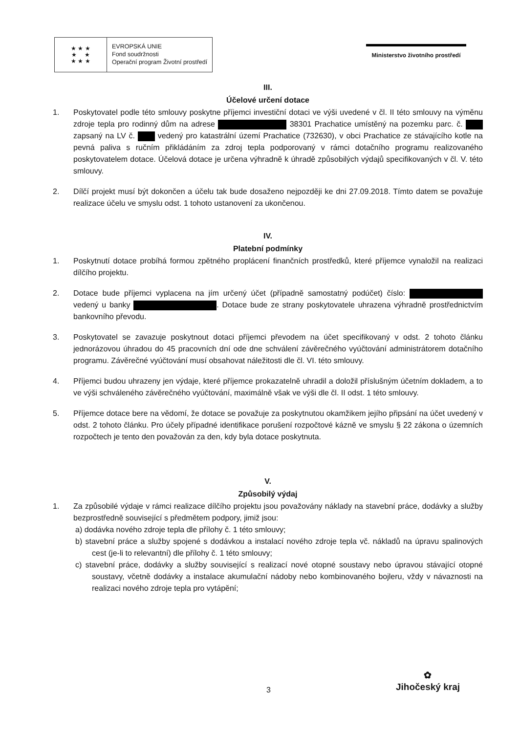★ ★ ★
★ ★
★ ★ ★
EVROPSKÁ UNIE
Fond soudržnosti
Operační program Životní prostředí
Ministerstvo životního prostředí
III.
Účelové určení dotace
1. Poskytovatel podle této smlouvy poskytne příjemci investiční dotaci ve výši uvedené v čl. II této smlouvy na výměnu zdroje tepla pro rodinný dům na adrese 38301 Prachatice umístěný na pozemku parc. č. zapsaný na LV č. vedený pro katastrální území Prachatice (732630), v obci Prachatice ze stávajícího kotle na pevná paliva s ručním přikládáním za zdroj tepla podporovaný v rámci dotačního programu realizovaného poskytovatelem dotace. Účelová dotace je určena výhradně k úhradě způsobilých výdajů specifikovaných v čl. V. této smlouvy.
2. Dílčí projekt musí být dokončen a účelu tak bude dosaženo nejpozději ke dni 27.09.2018. Tímto datem se považuje realizace účelu ve smyslu odst. 1 tohoto ustanovení za ukončenou.
IV.
Platební podmínky
1. Poskytnutí dotace probíhá formou zpětného proplácení finančních prostředků, které příjemce vynaložil na realizaci dílčího projektu.
2. Dotace bude příjemci vyplacena na jím určený účet (případně samostatný podúčet) číslo: vedený u banky . Dotace bude ze strany poskytovatele uhrazena výhradně prostřednictvím bankovního převodu.
3. Poskytovatel se zavazuje poskytnout dotaci příjemci převodem na účet specifikovaný v odst. 2 tohoto článku jednorázovou úhradou do 45 pracovních dní ode dne schválení závěrečného vyúčtování administrátorem dotačního programu. Závěrečné vyúčtování musí obsahovat náležitosti dle čl. VI. této smlouvy.
4. Příjemci budou uhrazeny jen výdaje, které příjemce prokazatelně uhradil a doložil příslušným účetním dokladem, a to ve výši schváleného závěrečného vyúčtování, maximálně však ve výši dle čl. II odst. 1 této smlouvy.
5. Příjemce dotace bere na vědomí, že dotace se považuje za poskytnutou okamžikem jejího připsání na účet uvedený v odst. 2 tohoto článku. Pro účely případné identifikace porušení rozpočtové kázně ve smyslu § 22 zákona o územních rozpočtech je tento den považován za den, kdy byla dotace poskytnuta.
V.
Způsobilý výdaj
1. Za způsobilé výdaje v rámci realizace dílčího projektu jsou považovány náklady na stavební práce, dodávky a služby bezprostředně související s předmětem podpory, jimiž jsou:
a) dodávka nového zdroje tepla dle přílohy č. 1 této smlouvy;
b) stavební práce a služby spojené s dodávkou a instalací nového zdroje tepla vč. nákladů na úpravu spalinových cest (je-li to relevantní) dle přílohy č. 1 této smlouvy;
c) stavební práce, dodávky a služby související s realizací nové otopné soustavy nebo úpravou stávající otopné soustavy, včetně dodávky a instalace akumulační nádoby nebo kombinovaného bojleru, vždy v návaznosti na realizaci nového zdroje tepla pro vytápění;
3
✿
Jihočeský kraj